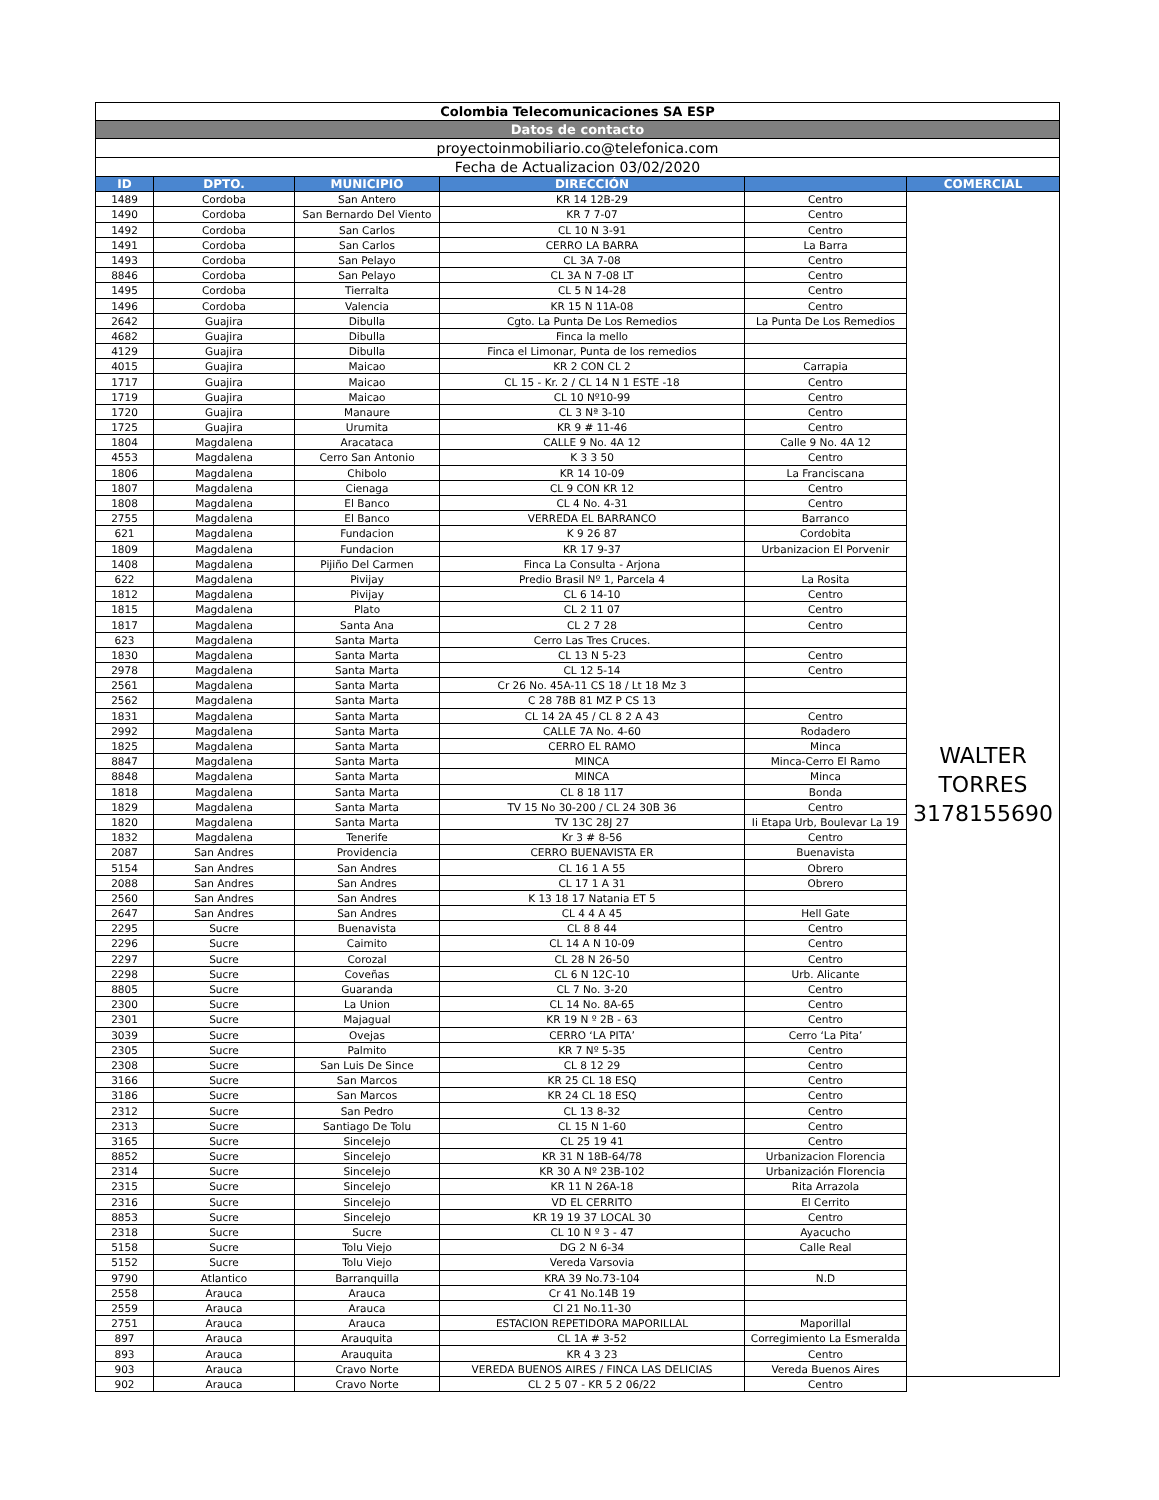| Colombia Telecomunicaciones SA ESP | | | | | |
| Datos de contacto | | | | | |
| proyectoinmobiliario.co@telefonica.com | | | | | |
| Fecha de Actualizacion 03/02/2020 | | | | | |
| ID | DPTO. | MUNICIPIO | DIRECCIÓN | | COMERCIAL |
| 1489 | Cordoba | San Antero | KR 14 12B-29 | Centro | WALTER TORRES 3178155690 |
| 1490 | Cordoba | San Bernardo Del Viento | KR 7 7-07 | Centro | |
| 1492 | Cordoba | San Carlos | CL 10 N 3-91 | Centro | |
| 1491 | Cordoba | San Carlos | CERRO LA BARRA | La Barra | |
| 1493 | Cordoba | San Pelayo | CL 3A 7-08 | Centro | |
| 8846 | Cordoba | San Pelayo | CL 3A N 7-08 LT | Centro | |
| 1495 | Cordoba | Tierralta | CL 5 N 14-28 | Centro | |
| 1496 | Cordoba | Valencia | KR 15 N 11A-08 | Centro | |
| 2642 | Guajira | Dibulla | Cgto. La Punta De Los Remedios | La Punta De Los Remedios | |
| 4682 | Guajira | Dibulla | Finca la mello | | |
| 4129 | Guajira | Dibulla | Finca el Limonar, Punta de los remedios | | |
| 4015 | Guajira | Maicao | KR 2 CON CL 2 | Carrapia | |
| 1717 | Guajira | Maicao | CL 15 - Kr. 2 / CL 14 N 1 ESTE -18 | Centro | |
| 1719 | Guajira | Maicao | CL 10 Nº10-99 | Centro | |
| 1720 | Guajira | Manaure | CL 3 Nª 3-10 | Centro | |
| 1725 | Guajira | Urumita | KR 9 # 11-46 | Centro | |
| 1804 | Magdalena | Aracataca | CALLE 9 No. 4A 12 | Calle 9 No. 4A 12 | |
| 4553 | Magdalena | Cerro San Antonio | K 3 3 50 | Centro | |
| 1806 | Magdalena | Chibolo | KR 14 10-09 | La Franciscana | |
| 1807 | Magdalena | Cienaga | CL 9 CON KR 12 | Centro | |
| 1808 | Magdalena | El Banco | CL 4 No. 4-31 | Centro | |
| 2755 | Magdalena | El Banco | VERREDA EL BARRANCO | Barranco | |
| 621 | Magdalena | Fundacion | K 9 26 87 | Cordobita | |
| 1809 | Magdalena | Fundacion | KR 17 9-37 | Urbanizacion El Porvenir | |
| 1408 | Magdalena | Pijiño Del Carmen | Finca La Consulta - Arjona | | |
| 622 | Magdalena | Pivijay | Predio Brasil Nº 1, Parcela 4 | La Rosita | |
| 1812 | Magdalena | Pivijay | CL 6 14-10 | Centro | |
| 1815 | Magdalena | Plato | CL 2 11 07 | Centro | |
| 1817 | Magdalena | Santa Ana | CL 2 7 28 | Centro | |
| 623 | Magdalena | Santa Marta | Cerro Las Tres Cruces. | | |
| 1830 | Magdalena | Santa Marta | CL 13 N 5-23 | Centro | |
| 2978 | Magdalena | Santa Marta | CL 12 5-14 | Centro | |
| 2561 | Magdalena | Santa Marta | Cr 26 No. 45A-11 CS 18 / Lt 18 Mz 3 | | |
| 2562 | Magdalena | Santa Marta | C 28 78B 81 MZ P CS 13 | | |
| 1831 | Magdalena | Santa Marta | CL 14 2A 45 / CL 8 2 A 43 | Centro | |
| 2992 | Magdalena | Santa Marta | CALLE 7A No. 4-60 | Rodadero | |
| 1825 | Magdalena | Santa Marta | CERRO EL RAMO | Minca | |
| 8847 | Magdalena | Santa Marta | MINCA | Minca-Cerro El Ramo | |
| 8848 | Magdalena | Santa Marta | MINCA | Minca | |
| 1818 | Magdalena | Santa Marta | CL 8 18 117 | Bonda | |
| 1829 | Magdalena | Santa Marta | TV 15 No 30-200 / CL 24 30B 36 | Centro | |
| 1820 | Magdalena | Santa Marta | TV 13C 28J 27 | Ii Etapa Urb, Boulevar La 19 | |
| 1832 | Magdalena | Tenerife | Kr 3 # 8-56 | Centro | |
| 2087 | San Andres | Providencia | CERRO BUENAVISTA ER | Buenavista | |
| 5154 | San Andres | San Andres | CL 16 1 A 55 | Obrero | |
| 2088 | San Andres | San Andres | CL 17 1 A 31 | Obrero | |
| 2560 | San Andres | San Andres | K 13 18 17 Natania ET 5 | | |
| 2647 | San Andres | San Andres | CL 4 4 A 45 | Hell Gate | |
| 2295 | Sucre | Buenavista | CL 8 8 44 | Centro | |
| 2296 | Sucre | Caimito | CL 14 A N 10-09 | Centro | |
| 2297 | Sucre | Corozal | CL 28 N 26-50 | Centro | |
| 2298 | Sucre | Coveñas | CL 6 N 12C-10 | Urb. Alicante | |
| 8805 | Sucre | Guaranda | CL 7 No. 3-20 | Centro | |
| 2300 | Sucre | La Union | CL 14 No. 8A-65 | Centro | |
| 2301 | Sucre | Majagual | KR 19 N º 2B - 63 | Centro | |
| 3039 | Sucre | Ovejas | CERRO ‘LA PITA’ | Cerro ‘La Pita’ | |
| 2305 | Sucre | Palmito | KR 7 Nº 5-35 | Centro | |
| 2308 | Sucre | San Luis De Since | CL 8 12 29 | Centro | |
| 3166 | Sucre | San Marcos | KR 25 CL 18 ESQ | Centro | |
| 3186 | Sucre | San Marcos | KR 24 CL 18 ESQ | Centro | |
| 2312 | Sucre | San Pedro | CL 13 8-32 | Centro | |
| 2313 | Sucre | Santiago De Tolu | CL 15 N 1-60 | Centro | |
| 3165 | Sucre | Sincelejo | CL 25 19 41 | Centro | |
| 8852 | Sucre | Sincelejo | KR 31 N 18B-64/78 | Urbanizacion Florencia | |
| 2314 | Sucre | Sincelejo | KR 30 A Nº 23B-102 | Urbanización Florencia | |
| 2315 | Sucre | Sincelejo | KR 11 N 26A-18 | Rita Arrazola | |
| 2316 | Sucre | Sincelejo | VD EL CERRITO | El Cerrito | |
| 8853 | Sucre | Sincelejo | KR 19 19 37 LOCAL 30 | Centro | |
| 2318 | Sucre | Sucre | CL 10 N º 3 - 47 | Ayacucho | |
| 5158 | Sucre | Tolu Viejo | DG 2 N 6-34 | Calle Real | |
| 5152 | Sucre | Tolu Viejo | Vereda Varsovia | | |
| 9790 | Atlantico | Barranquilla | KRA 39 No.73-104 | N.D | |
| 2558 | Arauca | Arauca | Cr 41 No.14B 19 | | |
| 2559 | Arauca | Arauca | Cl 21 No.11-30 | | |
| 2751 | Arauca | Arauca | ESTACION REPETIDORA MAPORILLAL | Maporillal | |
| 897 | Arauca | Arauquita | CL 1A # 3-52 | Corregimiento La Esmeralda | |
| 893 | Arauca | Arauquita | KR 4 3 23 | Centro | |
| 903 | Arauca | Cravo Norte | VEREDA BUENOS AIRES / FINCA LAS DELICIAS | Vereda Buenos Aires | |
| 902 | Arauca | Cravo Norte | CL 2 5 07 - KR 5 2 06/22 | Centro | |